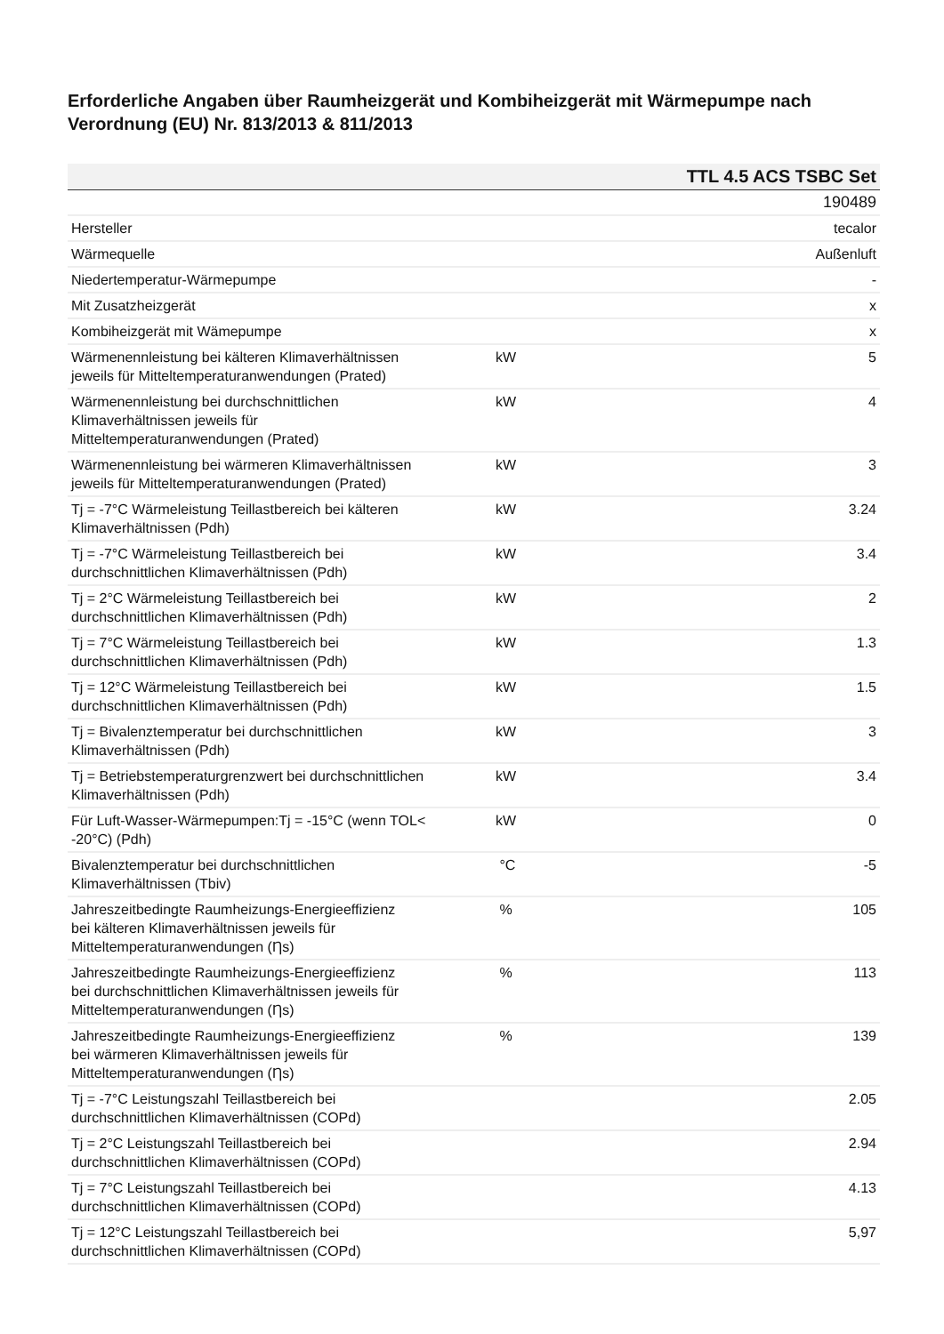Erforderliche Angaben über Raumheizgerät und Kombiheizgerät mit Wärmepumpe nach Verordnung (EU) Nr. 813/2013 & 811/2013
| TTL 4.5 ACS TSBC Set | | |
| --- | --- | --- |
| | | 190489 |
| Hersteller | | tecalor |
| Wärmequelle | | Außenluft |
| Niedertemperatur-Wärmepumpe | | - |
| Mit Zusatzheizgerät | | x |
| Kombiheizgerät mit Wämepumpe | | x |
| Wärmenennleistung bei kälteren Klimaverhältnissen jeweils für Mitteltemperaturanwendungen (Prated) | kW | 5 |
| Wärmenennleistung bei durchschnittlichen Klimaverhältnissen jeweils für Mitteltemperaturanwendungen (Prated) | kW | 4 |
| Wärmenennleistung bei wärmeren Klimaverhältnissen jeweils für Mitteltemperaturanwendungen (Prated) | kW | 3 |
| Tj = -7°C Wärmeleistung Teillastbereich bei kälteren Klimaverhältnissen (Pdh) | kW | 3.24 |
| Tj = -7°C Wärmeleistung Teillastbereich bei durchschnittlichen Klimaverhältnissen (Pdh) | kW | 3.4 |
| Tj = 2°C Wärmeleistung Teillastbereich bei durchschnittlichen Klimaverhältnissen (Pdh) | kW | 2 |
| Tj = 7°C Wärmeleistung Teillastbereich bei durchschnittlichen Klimaverhältnissen (Pdh) | kW | 1.3 |
| Tj = 12°C Wärmeleistung Teillastbereich bei durchschnittlichen Klimaverhältnissen (Pdh) | kW | 1.5 |
| Tj = Bivalenztemperatur bei durchschnittlichen Klimaverhältnissen (Pdh) | kW | 3 |
| Tj = Betriebstemperaturgrenzwert bei durchschnittlichen Klimaverhältnissen (Pdh) | kW | 3.4 |
| Für Luft-Wasser-Wärmepumpen:Tj = -15°C (wenn TOL< -20°C) (Pdh) | kW | 0 |
| Bivalenztemperatur bei durchschnittlichen Klimaverhältnissen (Tbiv) | °C | -5 |
| Jahreszeitbedingte Raumheizungs-Energieeffizienz bei kälteren Klimaverhältnissen jeweils für Mitteltemperaturanwendungen (Ƞs) | % | 105 |
| Jahreszeitbedingte Raumheizungs-Energieeffizienz bei durchschnittlichen Klimaverhältnissen jeweils für Mitteltemperaturanwendungen (Ƞs) | % | 113 |
| Jahreszeitbedingte Raumheizungs-Energieeffizienz bei wärmeren Klimaverhältnissen jeweils für Mitteltemperaturanwendungen (Ƞs) | % | 139 |
| Tj = -7°C Leistungszahl Teillastbereich bei durchschnittlichen Klimaverhältnissen (COPd) | | 2.05 |
| Tj = 2°C Leistungszahl Teillastbereich bei durchschnittlichen Klimaverhältnissen (COPd) | | 2.94 |
| Tj = 7°C Leistungszahl Teillastbereich bei durchschnittlichen Klimaverhältnissen (COPd) | | 4.13 |
| Tj = 12°C Leistungszahl Teillastbereich bei durchschnittlichen Klimaverhältnissen (COPd) | | 5,97 |